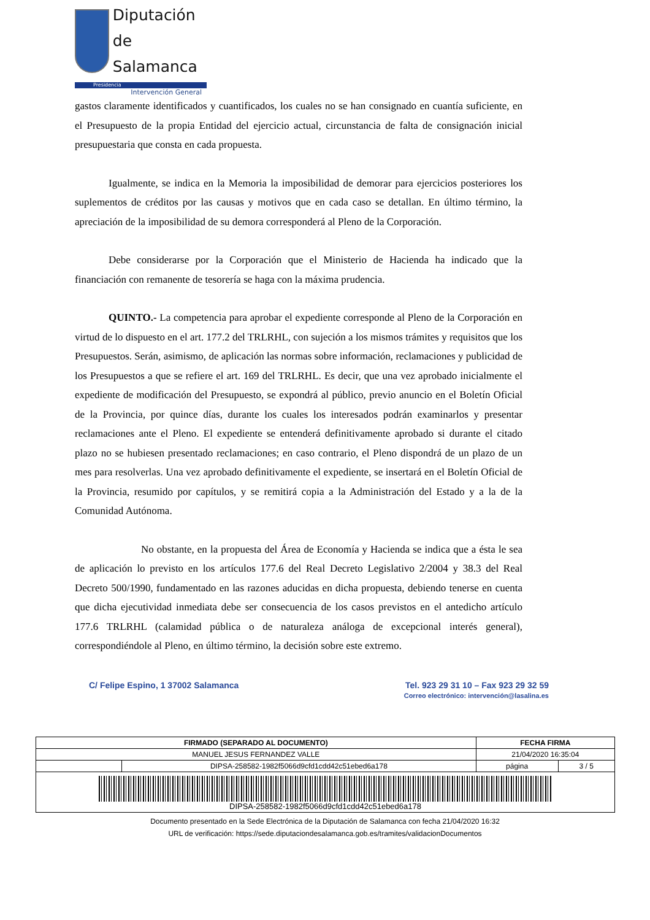Diputación
de Salamanca
Presidencia
Intervención General
gastos claramente identificados y cuantificados, los cuales no se han consignado en cuantía suficiente, en el Presupuesto de la propia Entidad del ejercicio actual, circunstancia de falta de consignación inicial presupuestaria que consta en cada propuesta.
Igualmente, se indica en la Memoria la imposibilidad de demorar para ejercicios posteriores los suplementos de créditos por las causas y motivos que en cada caso se detallan. En último término, la apreciación de la imposibilidad de su demora corresponderá al Pleno de la Corporación.
Debe considerarse por la Corporación que el Ministerio de Hacienda ha indicado que la financiación con remanente de tesorería se haga con la máxima prudencia.
QUINTO.- La competencia para aprobar el expediente corresponde al Pleno de la Corporación en virtud de lo dispuesto en el art. 177.2 del TRLRHL, con sujeción a los mismos trámites y requisitos que los Presupuestos. Serán, asimismo, de aplicación las normas sobre información, reclamaciones y publicidad de los Presupuestos a que se refiere el art. 169 del TRLRHL. Es decir, que una vez aprobado inicialmente el expediente de modificación del Presupuesto, se expondrá al público, previo anuncio en el Boletín Oficial de la Provincia, por quince días, durante los cuales los interesados podrán examinarlos y presentar reclamaciones ante el Pleno. El expediente se entenderá definitivamente aprobado si durante el citado plazo no se hubiesen presentado reclamaciones; en caso contrario, el Pleno dispondrá de un plazo de un mes para resolverlas. Una vez aprobado definitivamente el expediente, se insertará en el Boletín Oficial de la Provincia, resumido por capítulos, y se remitirá copia a la Administración del Estado y a la de la Comunidad Autónoma.
No obstante, en la propuesta del Área de Economía y Hacienda se indica que a ésta le sea de aplicación lo previsto en los artículos 177.6 del Real Decreto Legislativo 2/2004 y 38.3 del Real Decreto 500/1990, fundamentado en las razones aducidas en dicha propuesta, debiendo tenerse en cuenta que dicha ejecutividad inmediata debe ser consecuencia de los casos previstos en el antedicho artículo 177.6 TRLRHL (calamidad pública o de naturaleza análoga de excepcional interés general), correspondiéndole al Pleno, en último término, la decisión sobre este extremo.
C/ Felipe Espino, 1 37002 Salamanca
Tel. 923 29 31 10 – Fax 923 29 32 59
Correo electrónico: intervención@lasalina.es
| FIRMADO (SEPARADO AL DOCUMENTO) | | FECHA FIRMA | |
| --- | --- | --- | --- |
| MANUEL JESUS FERNANDEZ VALLE | | 21/04/2020 16:35:04 | |
| | DIPSA-258582-1982f5066d9cfd1cdd42c51ebed6a178 | página | 3 / 5 |
| DIPSA-258582-1982f5066d9cfd1cdd42c51ebed6a178 | | | |
Documento presentado en la Sede Electrónica de la Diputación de Salamanca con fecha 21/04/2020 16:32
URL de verificación: https://sede.diputaciondesalamanca.gob.es/tramites/validacionDocumentos